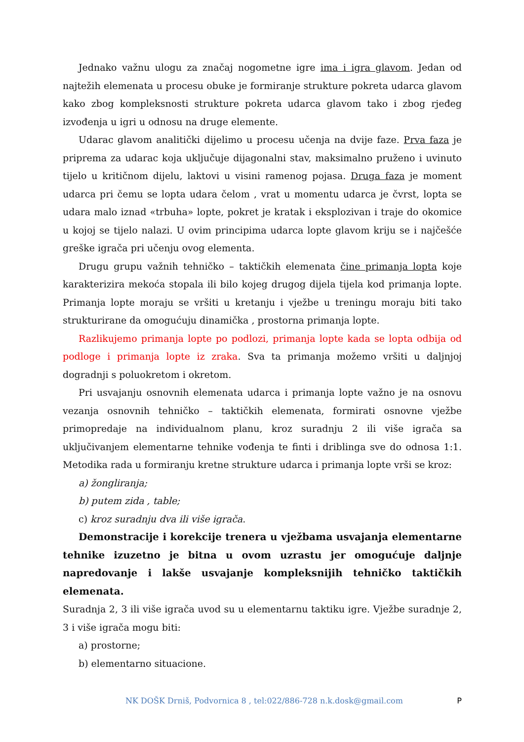Jednako važnu ulogu za značaj nogometne igre ima i igra glavom. Jedan od najtežih elemenata u procesu obuke je formiranje strukture pokreta udarca glavom kako zbog kompleksnosti strukture pokreta udarca glavom tako i zbog rjeđeg izvođenja u igri u odnosu na druge elemente.
Udarac glavom analitički dijelimo u procesu učenja na dvije faze. Prva faza je priprema za udarac koja uključuje dijagonalni stav, maksimalno pruženo i uvinuto tijelo u kritičnom dijelu, laktovi u visini ramenog pojasa. Druga faza je moment udarca pri čemu se lopta udara čelom , vrat u momentu udarca je čvrst, lopta se udara malo iznad «trbuha» lopte, pokret je kratak i eksplozivan i traje do okomice u kojoj se tijelo nalazi. U ovim principima udarca lopte glavom kriju se i najčešće greške igrača pri učenju ovog elementa.
Drugu grupu važnih tehničko – taktičkih elemenata čine primanja lopta koje karakterizira mekoća stopala ili bilo kojeg drugog dijela tijela kod primanja lopte. Primanja lopte moraju se vršiti u kretanju i vježbe u treningu moraju biti tako strukturirane da omogućuju dinamička , prostorna primanja lopte.
Razlikujemo primanja lopte po podlozi, primanja lopte kada se lopta odbija od podloge i primanja lopte iz zraka. Sva ta primanja možemo vršiti u daljnjoj dogradnji s poluokretom i okretom.
Pri usvajanju osnovnih elemenata udarca i primanja lopte važno je na osnovu vezanja osnovnih tehničko – taktičkih elemenata, formirati osnovne vježbe primopredaje na individualnom planu, kroz suradnju 2 ili više igrača sa uključivanjem elementarne tehnike vođenja te finti i driblinga sve do odnosa 1:1. Metodika rada u formiranju kretne strukture udarca i primanja lopte vrši se kroz:
a) žongliranja;
b) putem zida , table;
c) kroz suradnju dva ili više igrača.
Demonstracije i korekcije trenera u vježbama usvajanja elementarne tehnike izuzetno je bitna u ovom uzrastu jer omogućuje daljnje napredovanje i lakše usvajanje kompleksnijih tehničko taktičkih elemenata.
Suradnja 2, 3 ili više igrača uvod su u elementarnu taktiku igre. Vježbe suradnje 2, 3 i više igrača mogu biti:
a) prostorne;
b) elementarno situacione.
NK DOŠK Drniš, Podvornica 8 , tel:022/886-728 n.k.dosk@gmail.com P